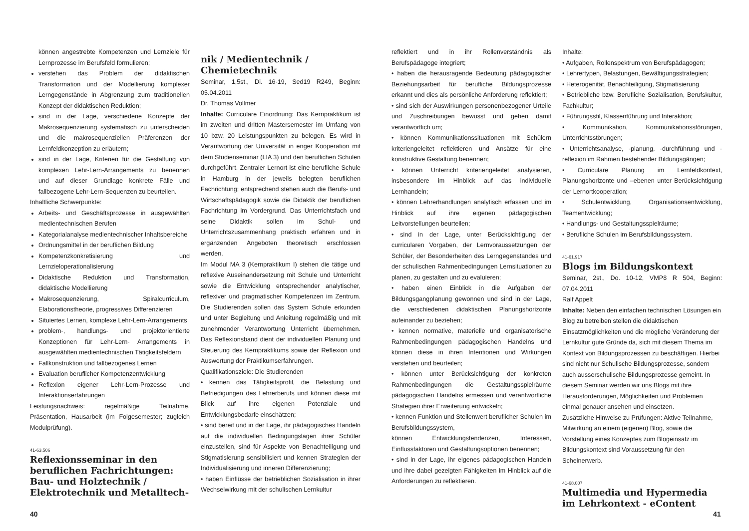können angestrebte Kompetenzen und Lernziele für Lernprozesse im Berufsfeld formulieren;
verstehen das Problem der didaktischen Transformation und der Modellierung komplexer Lerngegenstände in Abgrenzung zum traditionellen Konzept der didaktischen Reduktion;
sind in der Lage, verschiedene Konzepte der Makrosequenzierung systematisch zu unterscheiden und die makrosequenziellen Präferenzen der Lernfeldkonzeption zu erläutern;
sind in der Lage, Kriterien für die Gestaltung von komplexen Lehr-Lern-Arrangements zu benennen und auf dieser Grundlage konkrete Fälle und fallbezogene Lehr-Lern-Sequenzen zu beurteilen.
Inhaltliche Schwerpunkte:
Arbeits- und Geschäftsprozesse in ausgewählten medientechnischen Berufen
Kategorialanalyse medientechnischer Inhaltsbereiche
Ordnungsmittel in der beruflichen Bildung
Kompetenzkonkretisierung und Lernzieloperationalisierung
Didaktische Reduktion und Transformation, didaktische Modellierung
Makrosequenzierung, Spiralcurriculum, Elaborationstheorie, progressives Differenzieren
Situiertes Lernen, komplexe Lehr-Lern-Arrangements
problem-, handlungs- und projektorientierte Konzeptionen für Lehr-Lern- Arrangements in ausgewählten medientechnischen Tätigkeitsfeldern
Fallkonstruktion und fallbezogenes Lernen
Evaluation beruflicher Kompetenzentwicklung
Reflexion eigener Lehr-Lern-Prozesse und Interaktionserfahrungen
Leistungsnachweis: regelmäßige Teilnahme, Präsentation, Hausarbeit (im Folgesemester; zugleich Modulprüfung).
41-63.506
Reflexionsseminar in den beruflichen Fachrichtungen: Bau- und Holztechnik / Elektrotechnik und Metalltech-
nik / Medientechnik / Chemietechnik
Seminar, 1,5st., Di. 16-19, Sed19 R249, Beginn: 05.04.2011
Dr. Thomas Vollmer
Inhalte: Curriculare Einordnung: Das Kernpraktikum ist im zweiten und dritten Mastersemester im Umfang von 10 bzw. 20 Leistungspunkten zu belegen. Es wird in Verantwortung der Universität in enger Kooperation mit dem Studienseminar (LIA 3) und den beruflichen Schulen durchgeführt. Zentraler Lernort ist eine berufliche Schule in Hamburg in der jeweils belegten beruflichen Fachrichtung; entsprechend stehen auch die Berufs- und Wirtschaftspädagogik sowie die Didaktik der beruflichen Fachrichtung im Vordergrund. Das Unterrichtsfach und seine Didaktik sollen im Schul- und Unterrichtszusammenhang praktisch erfahren und in ergänzenden Angeboten theoretisch erschlossen werden.
Im Modul MA 3 (Kernpraktikum I) stehen die tätige und reflexive Auseinandersetzung mit Schule und Unterricht sowie die Entwicklung entsprechender analytischer, reflexiver und pragmatischer Kompetenzen im Zentrum. Die Studierenden sollen das System Schule erkunden und unter Begleitung und Anleitung regelmäßig und mit zunehmender Verantwortung Unterricht übernehmen. Das Reflexionsband dient der individuellen Planung und Steuerung des Kernpraktikums sowie der Reflexion und Auswertung der Praktikumserfahrungen.
Qualifikationsziele: Die Studierenden
• kennen das Tätigkeitsprofil, die Belastung und Befriedigungen des Lehrerberufs und können diese mit Blick auf ihre eigenen Potenziale und Entwicklungsbedarfe einschätzen;
• sind bereit und in der Lage, ihr pädagogisches Handeln auf die individuellen Bedingungslagen ihrer Schüler einzustellen, sind für Aspekte von Benachteiligung und Stigmatisierung sensibilisiert und kennen Strategien der Individualisierung und inneren Differenzierung;
• haben Einflüsse der betrieblichen Sozialisation in ihrer Wechselwirkung mit der schulischen Lernkultur
reflektiert und in ihr Rollenverständnis als Berufspädagoge integriert;
• haben die herausragende Bedeutung pädagogischer Beziehungsarbeit für berufliche Bildungsprozesse erkannt und dies als persönliche Anforderung reflektiert;
• sind sich der Auswirkungen personenbezogener Urteile und Zuschreibungen bewusst und gehen damit verantwortlich um;
• können Kommunikationssituationen mit Schülern kriteriengeleitet reflektieren und Ansätze für eine konstruktive Gestaltung benennen;
• können Unterricht kriteriengeleitet analysieren, insbesondere im Hinblick auf das individuelle Lernhandeln;
• können Lehrerhandlungen analytisch erfassen und im Hinblick auf ihre eigenen pädagogischen Leitvorstellungen beurteilen;
• sind in der Lage, unter Berücksichtigung der curricularen Vorgaben, der Lernvoraussetzungen der Schüler, der Besonderheiten des Lerngegenstandes und der schulischen Rahmenbedingungen Lernsituationen zu planen, zu gestalten und zu evaluieren;
• haben einen Einblick in die Aufgaben der Bildungsgangplanung gewonnen und sind in der Lage, die verschiedenen didaktischen Planungshorizonte aufeinander zu beziehen;
• kennen normative, materielle und organisatorische Rahmenbedingungen pädagogischen Handelns und können diese in ihren Intentionen und Wirkungen verstehen und beurteilen;
• können unter Berücksichtigung der konkreten Rahmenbedingungen die Gestaltungsspielräume pädagogischen Handelns ermessen und verantwortliche Strategien ihrer Erweiterung entwickeln;
• kennen Funktion und Stellenwert beruflicher Schulen im Berufsbildungssystem,
können Entwicklungstendenzen, Interessen, Einflussfaktoren und Gestaltungsoptionen benennen;
• sind in der Lage, ihr eigenes pädagogischen Handeln und ihre dabei gezeigten Fähigkeiten im Hinblick auf die Anforderungen zu reflektieren.
Inhalte:
• Aufgaben, Rollenspektrum von Berufspädagogen;
• Lehrertypen, Belastungen, Bewältigungsstrategien;
• Heterogenität, Benachteiligung, Stigmatisierung
• Betriebliche bzw. Berufliche Sozialisation, Berufskultur, Fachkultur;
• Führungsstil, Klassenführung und Interaktion;
• Kommunikation, Kommunikationsstörungen, Unterrichtsstörungen;
• Unterrichtsanalyse, -planung, -durchführung und -reflexion im Rahmen bestehender Bildungsgängen;
• Curriculare Planung im Lernfeldkontext, Planungshorizonte und –ebenen unter Berücksichtigung der Lernortkooperation;
• Schulentwicklung, Organisationsentwicklung, Teamentwicklung;
• Handlungs- und Gestaltungsspielräume;
• Berufliche Schulen im Berufsbildungssystem.
41-61.917
Blogs im Bildungskontext
Seminar, 2st., Do. 10-12, VMP8 R 504, Beginn: 07.04.2011
Ralf Appelt
Inhalte: Neben den einfachen technischen Lösungen ein Blog zu betreiben stellen die didaktischen Einsatzmöglichkeiten und die mögliche Veränderung der Lernkultur gute Gründe da, sich mit diesem Thema im Kontext von Bildungsprozessen zu beschäftigen. Hierbei sind nicht nur Schulische Bildungsprozesse, sondern auch ausserschulische Bildungsprozesse gemeint. In diesem Seminar werden wir uns Blogs mit ihre Herausforderungen, Möglichkeiten und Problemen einmal genauer ansehen und einsetzen.
Zusätzliche Hinweise zu Prüfungen: Aktive Teilnahme, Mitwirkung an einem (eigenen) Blog, sowie die Vorstellung eines Konzeptes zum Blogeinsatz im Bildungskontext sind Voraussetzung für den Scheinerwerb.
41-68.007
Multimedia und Hypermedia im Lehrkontext - eContent
40 41